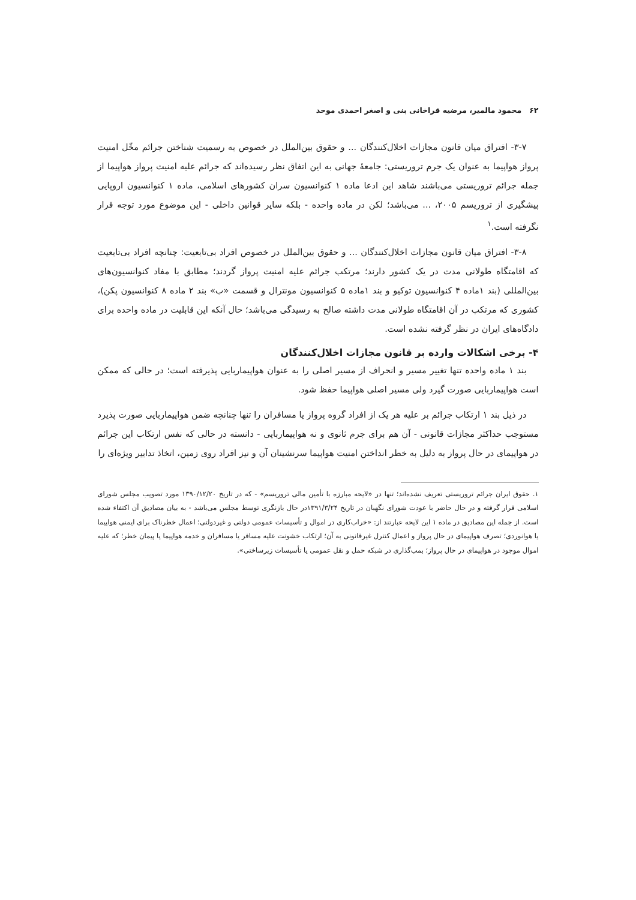۶۲ محمود مالمیر، مرضیه قراخانی بنی و اصغر احمدی موحد
۳-۷- افتراق میان قانون مجازات اخلال‌کنندگان ... و حقوق بین‌الملل در خصوص به رسمیت شناختن جرائم مخّل امنیت پرواز هواپیما به عنوان یک جرم تروریستی: جامعهٔ جهانی به این اتفاق نظر رسیده‌اند که جرائم علیه امنیت پرواز هواپیما از جمله جرائم تروریستی می‌باشند شاهد این ادعا ماده ۱ کنوانسیون سران کشورهای اسلامی، ماده ۱ کنوانسیون اروپایی پیشگیری از تروریسم ۲۰۰۵، ... می‌باشد؛ لکن در ماده واحده - بلکه سایر قوانین داخلی - این موضوع مورد توجه قرار نگرفته است.<sup>۱</sup>
۳-۸- افتراق میان قانون مجازات اخلال‌کنندگان ... و حقوق بین‌الملل در خصوص افراد بی‌تابعیت: چنانچه افراد بی‌تابعیت که اقامتگاه طولانی مدت در یک کشور دارند؛ مرتکب جرائم علیه امنیت پرواز گردند؛ مطابق با مفاد کنوانسیون‌های بین‌المللی (بند ۱ماده ۴ کنوانسیون توکیو و بند ۱ماده ۵ کنوانسیون مونترال و قسمت «ب» بند ۲ ماده ۸ کنوانسیون پکن)، کشوری که مرتکب در آن اقامتگاه طولانی مدت داشته صالح به رسیدگی می‌باشد؛ حال آنکه این قابلیت در ماده واحده برای دادگاه‌های ایران در نظر گرفته نشده است.
۴- برخی اشکالات وارده بر قانون مجازات اخلال‌کنندگان
بند ۱ ماده واحده تنها تغییر مسیر و انحراف از مسیر اصلی را به عنوان هواپیماربایی پذیرفته است؛ در حالی که ممکن است هواپیماربایی صورت گیرد ولی مسیر اصلی هواپیما حفظ شود.
در ذیل بند ۱ ارتکاب جرائم بر علیه هر یک از افراد گروه پرواز یا مسافران را تنها چنانچه ضمن هواپیماربایی صورت پذیرد مستوجب حداکثر مجازات قانونی - آن هم برای جرم ثانوی و نه هواپیماربایی - دانسته در حالی که نفس ارتکاب این جرائم در هواپیمای در حال پرواز به دلیل به خطر انداختن امنیت هواپیما سرنشینان آن و نیز افراد روی زمین، اتخاذ تدابیر ویژه‌ای را
۱. حقوق ایران جرائم تروریستی تعریف نشده‌اند؛ تنها در «لایحه مبارزه با تأمین مالی تروریسم» - که در تاریخ ۱۳۹۰/۱۲/۲۰ مورد تصویب مجلس شورای اسلامی قرار گرفته و در حال حاضر با عودت شورای نگهبان در تاریخ ۱۳۹۱/۳/۲۴در حال بازنگری توسط مجلس می‌باشد - به بیان مصادیق آن اکتفاء شده است. از جمله این مصادیق در ماده ۱ این لایحه عبارتند از: «خراب‌کاری در اموال و تأسیسات عمومی دولتی و غیردولتی؛ اعمال خطرناک برای ایمنی هواپیما یا هوانوردی؛ تصرف هواپیمای در حال پرواز و اعمال کنترل غیرقانونی به آن؛ ارتکاب خشونت علیه مسافر یا مسافران و خدمه هواپیما یا پیمان خطر؛ که علیه اموال موجود در هواپیمای در حال پرواز؛ بمب‌گذاری در شبکه حمل و نقل عمومی یا تأسیسات زیرساختی».